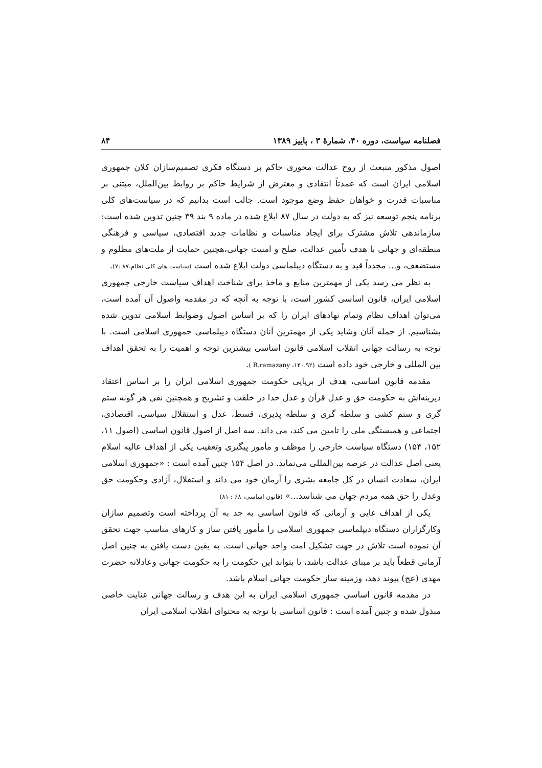فصلنامه سیاست، دوره ۴۰، شمارهٔ ۳ ، پاییز ۱۳۸۹ ۸۴
اصول مذکور منبعث از روح عدالت محوری حاکم بر دستگاه فکری تصمیم‌سازان کلان جمهوری اسلامی ایران است که عمدتاً انتقادی و معترض از شرایط حاکم بر روابط بین‌الملل، مبتنی بر مناسبات قدرت و خواهان حفظ وضع موجود است. جالب است بدانیم که در سیاست‌های کلی برنامه پنجم توسعه نیز که به دولت در سال ۸۷ ابلاغ شده در ماده ۹ بند ۳۹ چنین تدوین شده است: سازماندهی تلاش مشترک برای ایجاد مناسبات و نظامات جدید اقتصادی، سیاسی و فرهنگی منطقه‌ای و جهانی با هدف تأمین عدالت، صلح و امنیت جهانی،هچنین حمایت از ملت‌های مظلوم و مستضعف، و... مجدداً قید و به دستگاه دیپلماسی دولت ابلاغ شده است (سیاست های کلی نظام،۸۷ :۷).
به نظر می رسد یکی از مهمترین منابع و ماخذ برای شناخت اهداف سیاست خارجی جمهوری اسلامی ایران، قانون اساسی کشور است، با توجه به آنچه که در مقدمه واصول آن آمده است، می‌توان اهداف نظام وتمام نهادهای ایران را که بر اساس اصول وضوابط اسلامی تدوین شده بشناسیم. از جمله آنان وشاید یکی از مهمترین آنان دستگاه دیپلماسی جمهوری اسلامی است. با توجه به رسالت جهانی انقلاب اسلامی قانون اساسی بیشترین توجه و اهمیت را به تحقق اهداف بین المللی و خارجی خود داده است (R.ramazany ،۱۳۰،۹۲ ).
مقدمه قانون اساسی، هدف از برپایی حکومت جمهوری اسلامی ایران را بر اساس اعتقاد دیرینه‌اش به حکومت حق و عدل قرآن و عدل خدا در خلقت و تشریح و همچنین نفی هر گونه ستم گری و ستم کشی و سلطه گری و سلطه پذیری، قسط، عدل و استقلال سیاسی، اقتصادی، اجتماعی و همبستگی ملی را تامین می کند، می داند. سه اصل از اصول قانون اساسی (اصول ۱۱، ۱۵۲، ۱۵۴) دستگاه سیاست خارجی را موظف و مأمور پیگیری وتعقیب یکی از اهداف عالیه اسلام یعنی اصل عدالت در عرصه بین‌المللی می‌نماید. در اصل ۱۵۴ چنین آمده است : «جمهوری اسلامی ایران، سعادت انسان در کل جامعه بشری را آرمان خود می داند و استقلال، آزادی وحکومت حق وعدل را حق همه مردم جهان می شناسد...» (قانون اساسی، ۶۸ : ۸۱)
یکی از اهداف غایی و آرمانی که قانون اساسی به جد به آن پرداخته است وتصمیم سازان وکارگزاران دستگاه دیپلماسی جمهوری اسلامی را مأمور یافتن ساز و کارهای مناسب جهت تحقق آن نموده است تلاش در جهت تشکیل امت واحد جهانی است. به یقین دست یافتن به چنین اصل آرمانی قطعاً باید بر مبنای عدالت باشد، تا بتواند این حکومت را به حکومت جهانی وعادلانه حضرت مهدی (عج) پیوند دهد، وزمینه ساز حکومت جهانی اسلام باشد.
در مقدمه قانون اساسی جمهوری اسلامی ایران به این هدف و رسالت جهانی عنایت خاصی مبذول شده و چنین آمده است : قانون اساسی با توجه به محتوای انقلاب اسلامی ایران